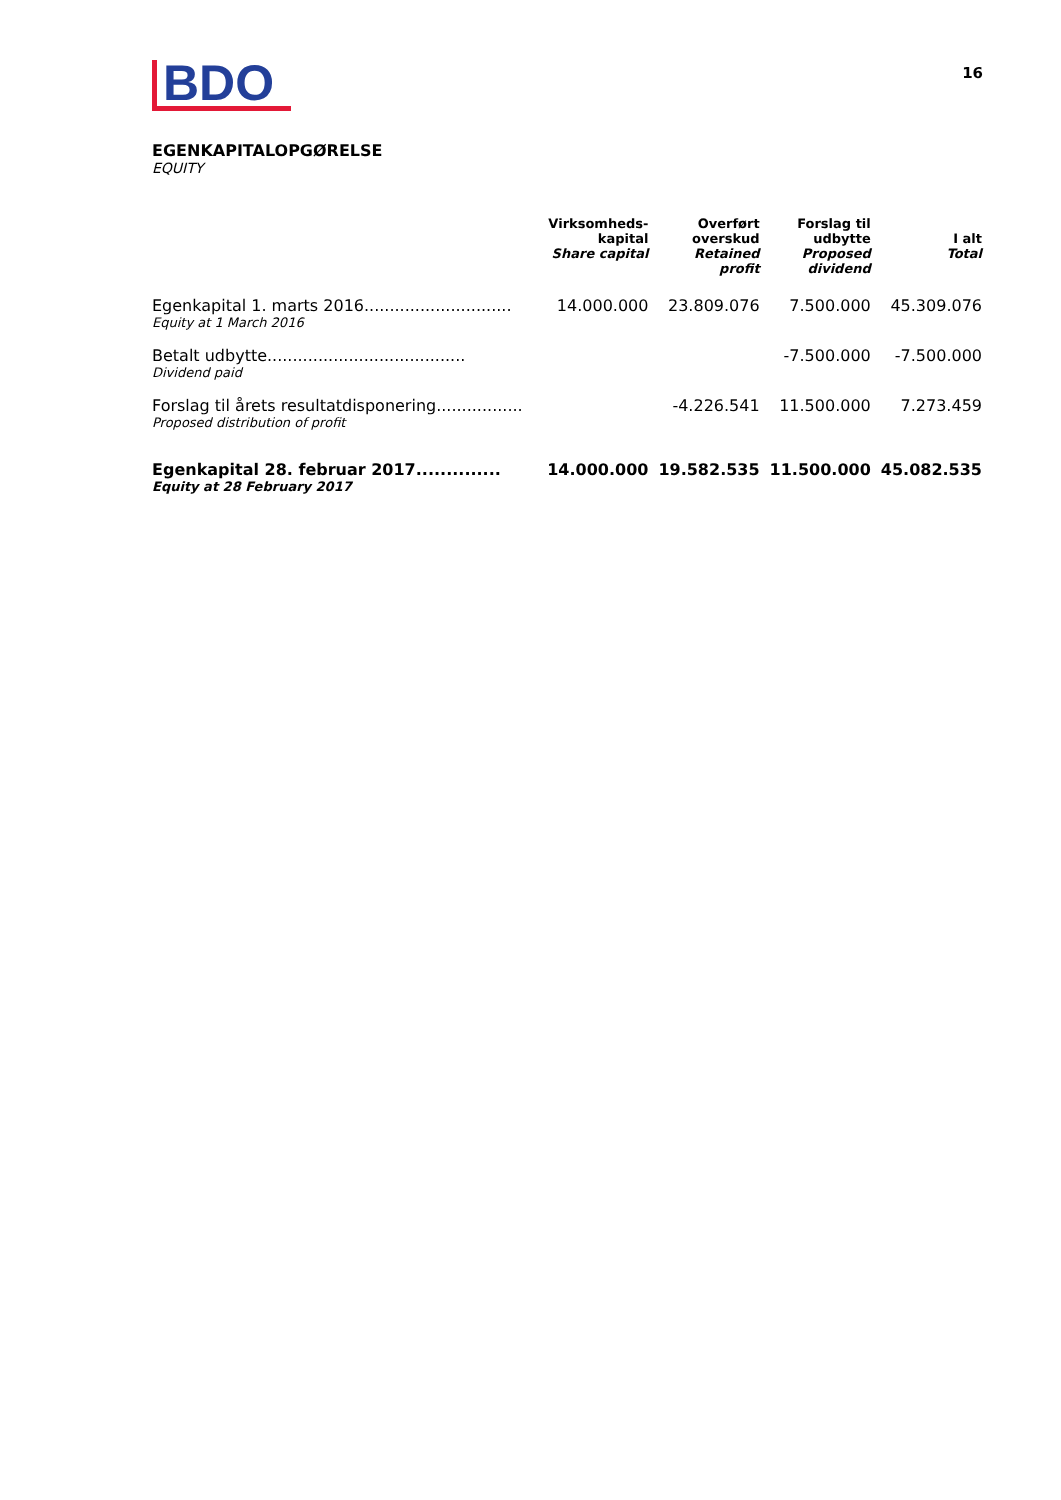BDO
16
EGENKAPITALOPGØRELSE
EQUITY
| | Virksomheds- kapital Share capital | Overført overskud Retained profit | Forslag til udbytte Proposed dividend | I alt Total |
| --- | --- | --- | --- | --- |
| Egenkapital 1. marts 2016............................. | 14.000.000 | 23.809.076 | 7.500.000 | 45.309.076 |
| Equity at 1 March 2016 | | | | |
| Betalt udbytte....................................... | | | -7.500.000 | -7.500.000 |
| Dividend paid | | | | |
| Forslag til årets resultatdisponering................. | | -4.226.541 | 11.500.000 | 7.273.459 |
| Proposed distribution of profit | | | | |
| Egenkapital 28. februar 2017.............. | 14.000.000 | 19.582.535 | 11.500.000 | 45.082.535 |
| Equity at 28 February 2017 | | | | |